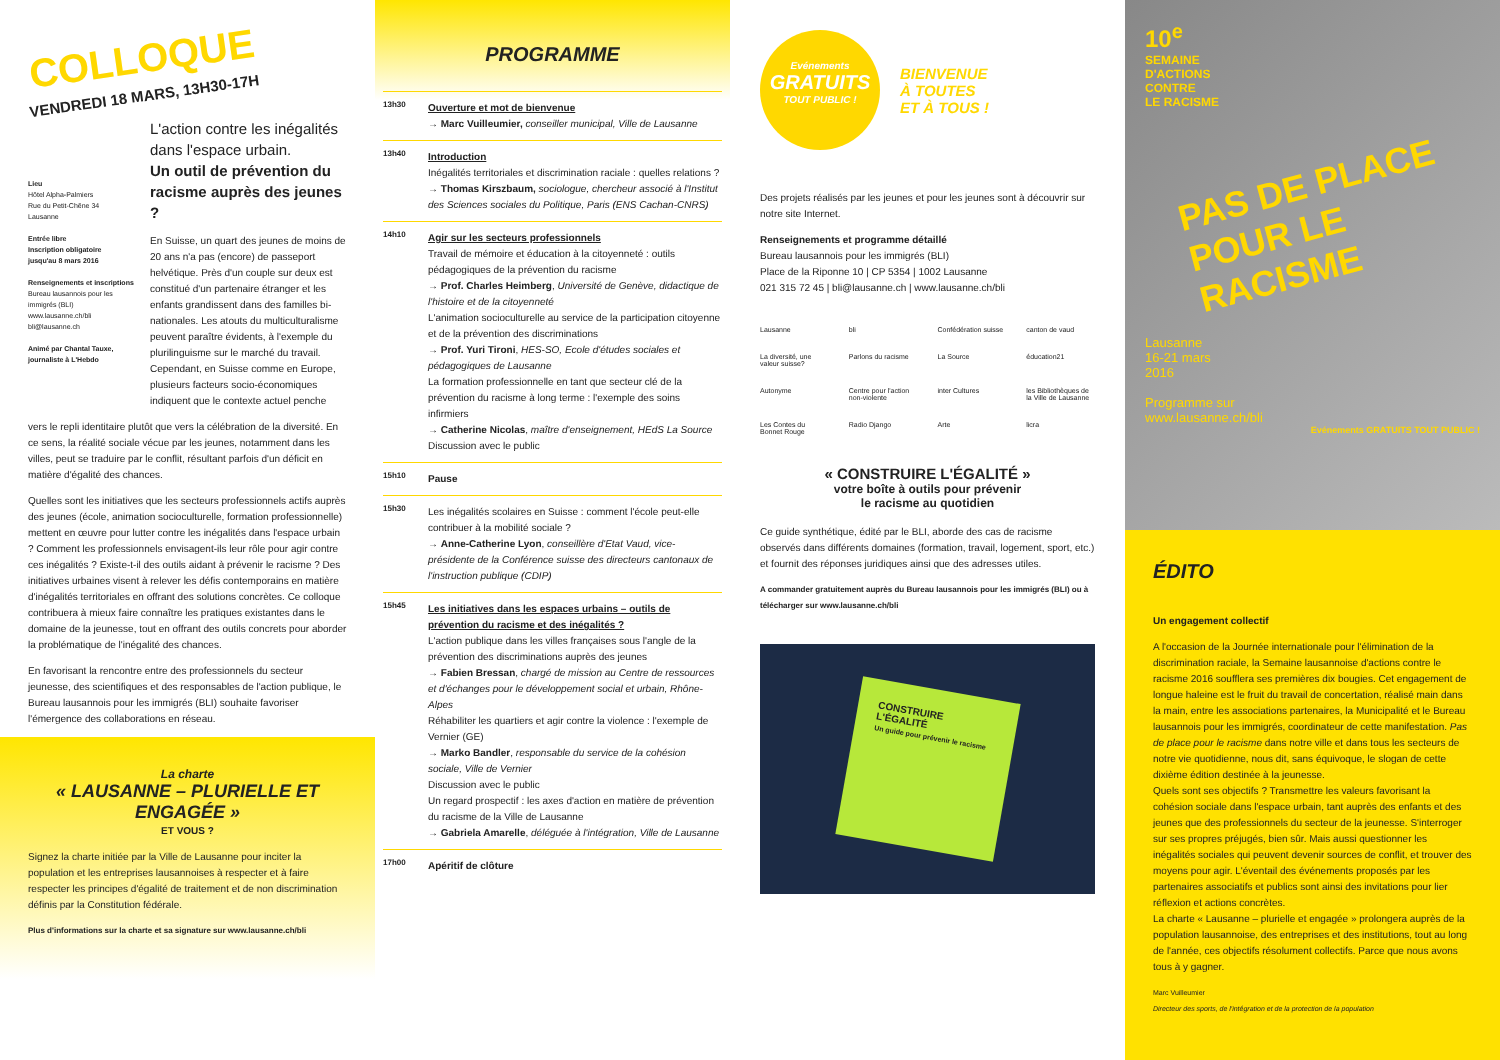COLLOQUE
VENDREDI 18 MARS, 13H30-17H
Lieu
Hôtel Alpha-Palmiers
Rue du Petit-Chêne 34
Lausanne
Entrée libre
Inscription obligatoire
jusqu'au 8 mars 2016
Renseignements et inscriptions
Bureau lausannois pour les immigrés (BLI)
www.lausanne.ch/bli
bli@lausanne.ch
Animé par Chantal Tauxe, journaliste à L'Hebdo
L'action contre les inégalités dans l'espace urbain.
Un outil de prévention du racisme auprès des jeunes ?
En Suisse, un quart des jeunes de moins de 20 ans n'a pas (encore) de passeport helvétique. Près d'un couple sur deux est constitué d'un partenaire étranger et les enfants grandissent dans des familles bi-nationales. Les atouts du multiculturalisme peuvent paraître évidents, à l'exemple du plurilinguisme sur le marché du travail. Cependant, en Suisse comme en Europe, plusieurs facteurs socio-économiques indiquent que le contexte actuel penche
vers le repli identitaire plutôt que vers la célébration de la diversité. En ce sens, la réalité sociale vécue par les jeunes, notamment dans les villes, peut se traduire par le conflit, résultant parfois d'un déficit en matière d'égalité des chances.
Quelles sont les initiatives que les secteurs professionnels actifs auprès des jeunes (école, animation socioculturelle, formation professionnelle) mettent en œuvre pour lutter contre les inégalités dans l'espace urbain ? Comment les professionnels envisagent-ils leur rôle pour agir contre ces inégalités ? Existe-t-il des outils aidant à prévenir le racisme ? Des initiatives urbaines visent à relever les défis contemporains en matière d'inégalités territoriales en offrant des solutions concrètes. Ce colloque contribuera à mieux faire connaître les pratiques existantes dans le domaine de la jeunesse, tout en offrant des outils concrets pour aborder la problématique de l'inégalité des chances.
En favorisant la rencontre entre des professionnels du secteur jeunesse, des scientifiques et des responsables de l'action publique, le Bureau lausannois pour les immigrés (BLI) souhaite favoriser l'émergence des collaborations en réseau.
La charte
« LAUSANNE – PLURIELLE ET ENGAGÉE »
ET VOUS ?
Signez la charte initiée par la Ville de Lausanne pour inciter la population et les entreprises lausannoises à respecter et à faire respecter les principes d'égalité de traitement et de non discrimination définis par la Constitution fédérale.
Plus d'informations sur la charte et sa signature sur www.lausanne.ch/bli
PROGRAMME
13h30
Ouverture et mot de bienvenue
→ Marc Vuilleumier, conseiller municipal, Ville de Lausanne
13h40
Introduction
Inégalités territoriales et discrimination raciale : quelles relations ?
→ Thomas Kirszbaum, sociologue, chercheur associé à l'Institut des Sciences sociales du Politique, Paris (ENS Cachan-CNRS)
14h10
Agir sur les secteurs professionnels
Travail de mémoire et éducation à la citoyenneté : outils pédagogiques de la prévention du racisme
→ Prof. Charles Heimberg, Université de Genève, didactique de l'histoire et de la citoyenneté
L'animation socioculturelle au service de la participation citoyenne et de la prévention des discriminations
→ Prof. Yuri Tironi, HES-SO, Ecole d'études sociales et pédagogiques de Lausanne
La formation professionnelle en tant que secteur clé de la prévention du racisme à long terme : l'exemple des soins infirmiers
→ Catherine Nicolas, maître d'enseignement, HEdS La Source
Discussion avec le public
15h10
Pause
15h30
Les inégalités scolaires en Suisse : comment l'école peut-elle contribuer à la mobilité sociale ?
→ Anne-Catherine Lyon, conseillère d'Etat Vaud, vice-présidente de la Conférence suisse des directeurs cantonaux de l'instruction publique (CDIP)
15h45
Les initiatives dans les espaces urbains – outils de prévention du racisme et des inégalités ?
L'action publique dans les villes françaises sous l'angle de la prévention des discriminations auprès des jeunes
→ Fabien Bressan, chargé de mission au Centre de ressources et d'échanges pour le développement social et urbain, Rhône-Alpes
Réhabiliter les quartiers et agir contre la violence : l'exemple de Vernier (GE)
→ Marko Bandler, responsable du service de la cohésion sociale, Ville de Vernier
Discussion avec le public
Un regard prospectif : les axes d'action en matière de prévention du racisme de la Ville de Lausanne
→ Gabriela Amarelle, déléguée à l'intégration, Ville de Lausanne
17h00
Apéritif de clôture
Evénements
GRATUITS
TOUT PUBLIC !
BIENVENUE
À TOUTES
ET À TOUS !
Des projets réalisés par les jeunes et pour les jeunes sont à découvrir sur notre site Internet.
Renseignements et programme détaillé
Bureau lausannois pour les immigrés (BLI)
Place de la Riponne 10 | CP 5354 | 1002 Lausanne
021 315 72 45 | bli@lausanne.ch | www.lausanne.ch/bli
Lausanne bli Confédération suisse canton de vaud La diversité, une valeur suisse? Parlons du racisme La Source éducation21 Autonyme Centre pour l'action non-violente inter Cultures les Bibliothèques de la Ville de Lausanne Les Contes du Bonnet Rouge Radio Django Arte licra
« CONSTRUIRE L'ÉGALITÉ »
votre boîte à outils pour prévenir
le racisme au quotidien
Ce guide synthétique, édité par le BLI, aborde des cas de racisme observés dans différents domaines (formation, travail, logement, sport, etc.) et fournit des réponses juridiques ainsi que des adresses utiles.
A commander gratuitement auprès du Bureau lausannois pour les immigrés (BLI) ou à télécharger sur www.lausanne.ch/bli
CONSTRUIRE L'ÉGALITÉ
Un guide pour prévenir le racisme
10<sup>e</sup>
SEMAINE
D'ACTIONS
CONTRE
LE RACISME
PAS DE PLACE POUR LE RACISME
Lausanne
16-21 mars
2016
Programme sur
www.lausanne.ch/bli
Evénements GRATUITS TOUT PUBLIC !
ÉDITO
Un engagement collectif
A l'occasion de la Journée internationale pour l'élimination de la discrimination raciale, la Semaine lausannoise d'actions contre le racisme 2016 soufflera ses premières dix bougies. Cet engagement de longue haleine est le fruit du travail de concertation, réalisé main dans la main, entre les associations partenaires, la Municipalité et le Bureau lausannois pour les immigrés, coordinateur de cette manifestation. Pas de place pour le racisme dans notre ville et dans tous les secteurs de notre vie quotidienne, nous dit, sans équivoque, le slogan de cette dixième édition destinée à la jeunesse.
Quels sont ses objectifs ? Transmettre les valeurs favorisant la cohésion sociale dans l'espace urbain, tant auprès des enfants et des jeunes que des professionnels du secteur de la jeunesse. S'interroger sur ses propres préjugés, bien sûr. Mais aussi questionner les inégalités sociales qui peuvent devenir sources de conflit, et trouver des moyens pour agir. L'éventail des événements proposés par les partenaires associatifs et publics sont ainsi des invitations pour lier réflexion et actions concrètes.
La charte « Lausanne – plurielle et engagée » prolongera auprès de la population lausannoise, des entreprises et des institutions, tout au long de l'année, ces objectifs résolument collectifs. Parce que nous avons tous à y gagner.
Marc Vuilleumier
Directeur des sports, de l'intégration et de la protection de la population